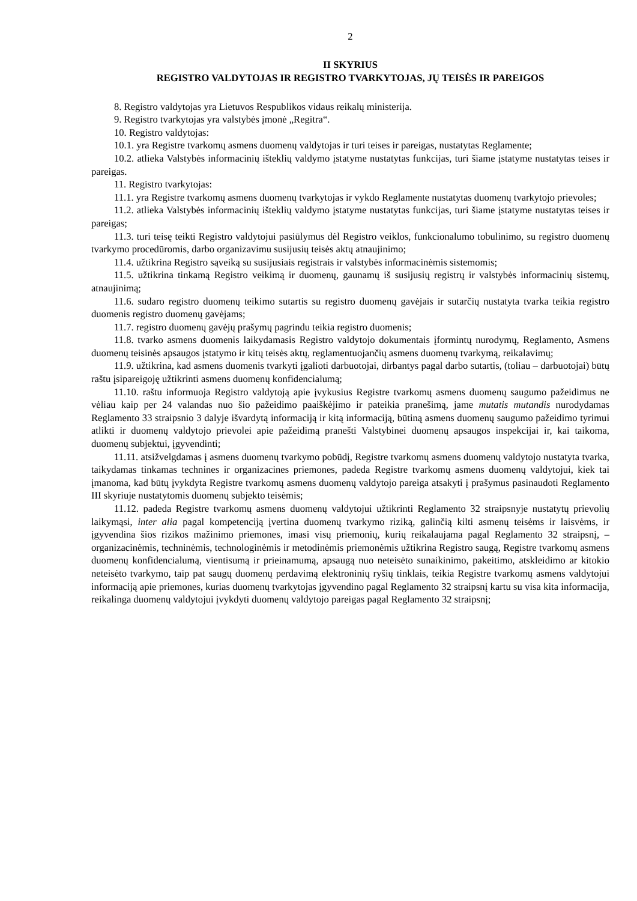2
II SKYRIUS
REGISTRO VALDYTOJAS IR REGISTRO TVARKYTOJAS, JŲ TEISĖS IR PAREIGOS
8. Registro valdytojas yra Lietuvos Respublikos vidaus reikalų ministerija.
9. Registro tvarkytojas yra valstybės įmonė „Regitra“.
10. Registro valdytojas:
10.1. yra Registre tvarkomų asmens duomenų valdytojas ir turi teises ir pareigas, nustatytas Reglamente;
10.2. atlieka Valstybės informacinių išteklių valdymo įstatyme nustatytas funkcijas, turi šiame įstatyme nustatytas teises ir pareigas.
11. Registro tvarkytojas:
11.1. yra Registre tvarkomų asmens duomenų tvarkytojas ir vykdo Reglamente nustatytas duomenų tvarkytojo prievoles;
11.2. atlieka Valstybės informacinių išteklių valdymo įstatyme nustatytas funkcijas, turi šiame įstatyme nustatytas teises ir pareigas;
11.3. turi teisę teikti Registro valdytojui pasiūlymus dėl Registro veiklos, funkcionalumo tobulinimo, su registro duomenų tvarkymo procedūromis, darbo organizavimu susijusių teisės aktų atnaujinimo;
11.4. užtikrina Registro sąveiką su susijusiais registrais ir valstybės informacinėmis sistemomis;
11.5. užtikrina tinkamą Registro veikimą ir duomenų, gaunamų iš susijusių registrų ir valstybės informacinių sistemų, atnaujinimą;
11.6. sudaro registro duomenų teikimo sutartis su registro duomenų gavėjais ir sutarčių nustatyta tvarka teikia registro duomenis registro duomenų gavėjams;
11.7. registro duomenų gavėjų prašymų pagrindu teikia registro duomenis;
11.8. tvarko asmens duomenis laikydamasis Registro valdytojo dokumentais įformintų nurodymų, Reglamento, Asmens duomenų teisinės apsaugos įstatymo ir kitų teisės aktų, reglamentuojančių asmens duomenų tvarkymą, reikalavimų;
11.9. užtikrina, kad asmens duomenis tvarkyti įgalioti darbuotojai, dirbantys pagal darbo sutartis, (toliau – darbuotojai) būtų raštu įsipareigoję užtikrinti asmens duomenų konfidencialumą;
11.10. raštu informuoja Registro valdytoją apie įvykusius Registre tvarkomų asmens duomenų saugumo pažeidimus ne vėliau kaip per 24 valandas nuo šio pažeidimo paaiškėjimo ir pateikia pranešimą, jame mutatis mutandis nurodydamas Reglamento 33 straipsnio 3 dalyje išvardytą informaciją ir kitą informaciją, būtiną asmens duomenų saugumo pažeidimo tyrimui atlikti ir duomenų valdytojo prievolei apie pažeidimą pranešti Valstybinei duomenų apsaugos inspekcijai ir, kai taikoma, duomenų subjektui, įgyvendinti;
11.11. atsižvelgdamas į asmens duomenų tvarkymo pobūdį, Registre tvarkomų asmens duomenų valdytojo nustatyta tvarka, taikydamas tinkamas technines ir organizacines priemones, padeda Registre tvarkomų asmens duomenų valdytojui, kiek tai įmanoma, kad būtų įvykdyta Registre tvarkomų asmens duomenų valdytojo pareiga atsakyti į prašymus pasinaudoti Reglamento III skyriuje nustatytomis duomenų subjekto teisėmis;
11.12. padeda Registre tvarkomų asmens duomenų valdytojui užtikrinti Reglamento 32 straipsnyje nustatytų prievolių laikymąsi, inter alia pagal kompetenciją įvertina duomenų tvarkymo riziką, galinčią kilti asmenų teisėms ir laisvėms, ir įgyvendina šios rizikos mažinimo priemones, imasi visų priemonių, kurių reikalaujama pagal Reglamento 32 straipsnį, – organizacinėmis, techninėmis, technologinėmis ir metodinėmis priemonėmis užtikrina Registro saugą, Registre tvarkomų asmens duomenų konfidencialumą, vientisumą ir prieinamumą, apsaugą nuo neteisėto sunaikinimo, pakeitimo, atskleidimo ar kitokio neteisėto tvarkymo, taip pat saugų duomenų perdavimą elektroninių ryšių tinklais, teikia Registre tvarkomų asmens valdytojui informaciją apie priemones, kurias duomenų tvarkytojas įgyvendino pagal Reglamento 32 straipsnį kartu su visa kita informacija, reikalinga duomenų valdytojui įvykdyti duomenų valdytojo pareigas pagal Reglamento 32 straipsnį;